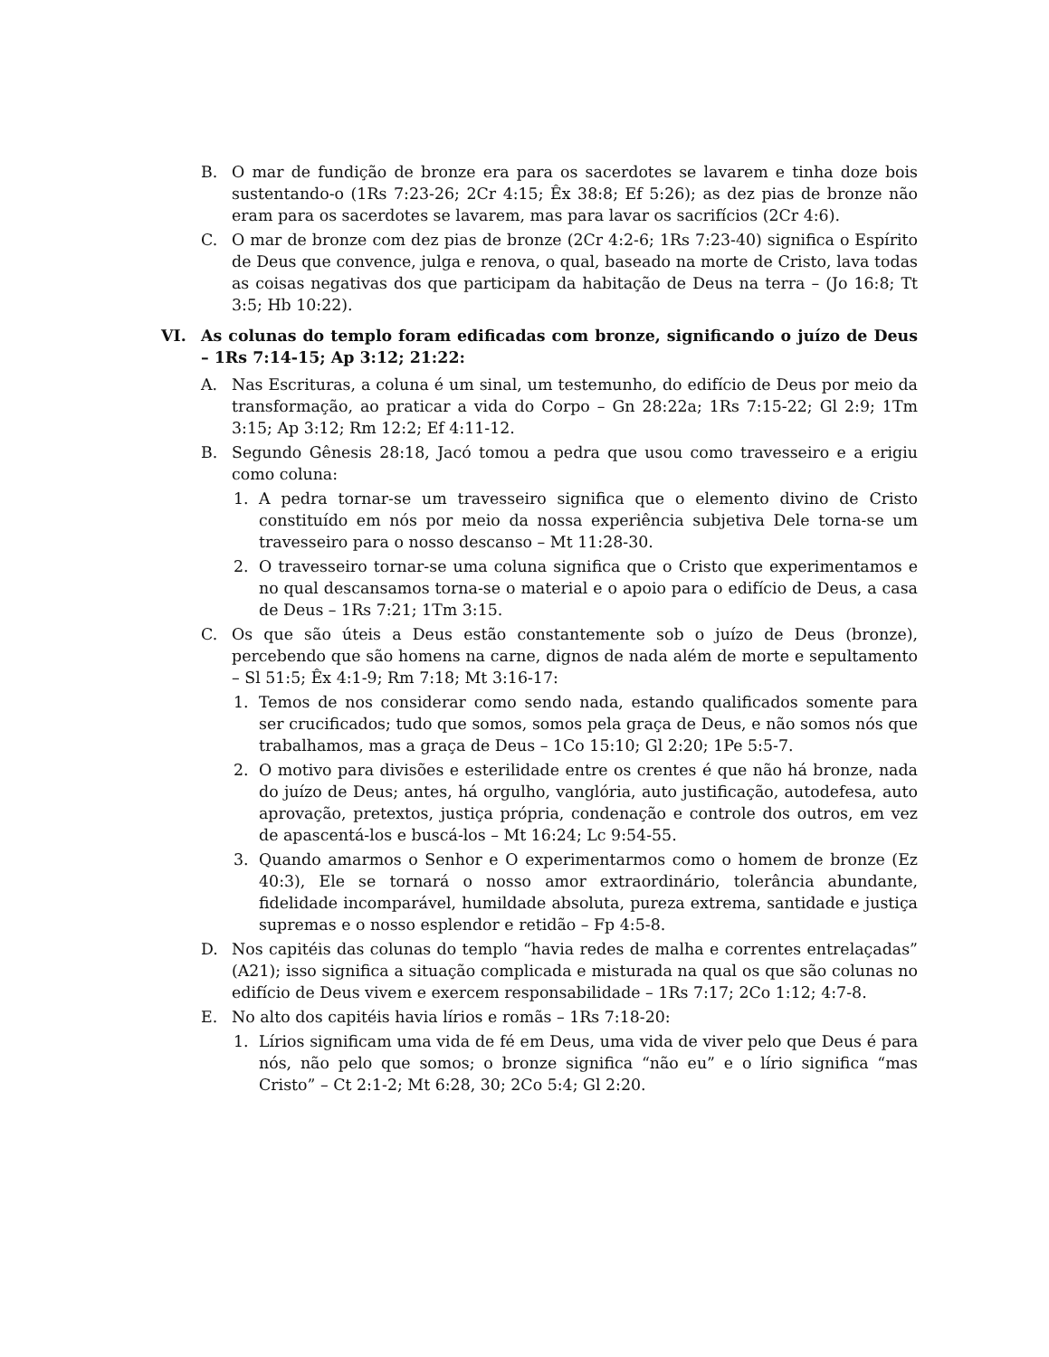B. O mar de fundição de bronze era para os sacerdotes se lavarem e tinha doze bois sustentando-o (1Rs 7:23-26; 2Cr 4:15; Êx 38:8; Ef 5:26); as dez pias de bronze não eram para os sacerdotes se lavarem, mas para lavar os sacrifícios (2Cr 4:6).
C. O mar de bronze com dez pias de bronze (2Cr 4:2-6; 1Rs 7:23-40) significa o Espírito de Deus que convence, julga e renova, o qual, baseado na morte de Cristo, lava todas as coisas negativas dos que participam da habitação de Deus na terra – (Jo 16:8; Tt 3:5; Hb 10:22).
VI. As colunas do templo foram edificadas com bronze, significando o juízo de Deus – 1Rs 7:14-15; Ap 3:12; 21:22:
A. Nas Escrituras, a coluna é um sinal, um testemunho, do edifício de Deus por meio da transformação, ao praticar a vida do Corpo – Gn 28:22a; 1Rs 7:15-22; Gl 2:9; 1Tm 3:15; Ap 3:12; Rm 12:2; Ef 4:11-12.
B. Segundo Gênesis 28:18, Jacó tomou a pedra que usou como travesseiro e a erigiu como coluna:
1. A pedra tornar-se um travesseiro significa que o elemento divino de Cristo constituído em nós por meio da nossa experiência subjetiva Dele torna-se um travesseiro para o nosso descanso – Mt 11:28-30.
2. O travesseiro tornar-se uma coluna significa que o Cristo que experimentamos e no qual descansamos torna-se o material e o apoio para o edifício de Deus, a casa de Deus – 1Rs 7:21; 1Tm 3:15.
C. Os que são úteis a Deus estão constantemente sob o juízo de Deus (bronze), percebendo que são homens na carne, dignos de nada além de morte e sepultamento – Sl 51:5; Êx 4:1-9; Rm 7:18; Mt 3:16-17:
1. Temos de nos considerar como sendo nada, estando qualificados somente para ser crucificados; tudo que somos, somos pela graça de Deus, e não somos nós que trabalhamos, mas a graça de Deus – 1Co 15:10; Gl 2:20; 1Pe 5:5-7.
2. O motivo para divisões e esterilidade entre os crentes é que não há bronze, nada do juízo de Deus; antes, há orgulho, vanglória, auto justificação, autodefesa, auto aprovação, pretextos, justiça própria, condenação e controle dos outros, em vez de apascentá-los e buscá-los – Mt 16:24; Lc 9:54-55.
3. Quando amarmos o Senhor e O experimentarmos como o homem de bronze (Ez 40:3), Ele se tornará o nosso amor extraordinário, tolerância abundante, fidelidade incomparável, humildade absoluta, pureza extrema, santidade e justiça supremas e o nosso esplendor e retidão – Fp 4:5-8.
D. Nos capitéis das colunas do templo “havia redes de malha e correntes entrelaçadas” (A21); isso significa a situação complicada e misturada na qual os que são colunas no edifício de Deus vivem e exercem responsabilidade – 1Rs 7:17; 2Co 1:12; 4:7-8.
E. No alto dos capitéis havia lírios e romãs – 1Rs 7:18-20:
1. Lírios significam uma vida de fé em Deus, uma vida de viver pelo que Deus é para nós, não pelo que somos; o bronze significa “não eu” e o lírio significa “mas Cristo” – Ct 2:1-2; Mt 6:28, 30; 2Co 5:4; Gl 2:20.